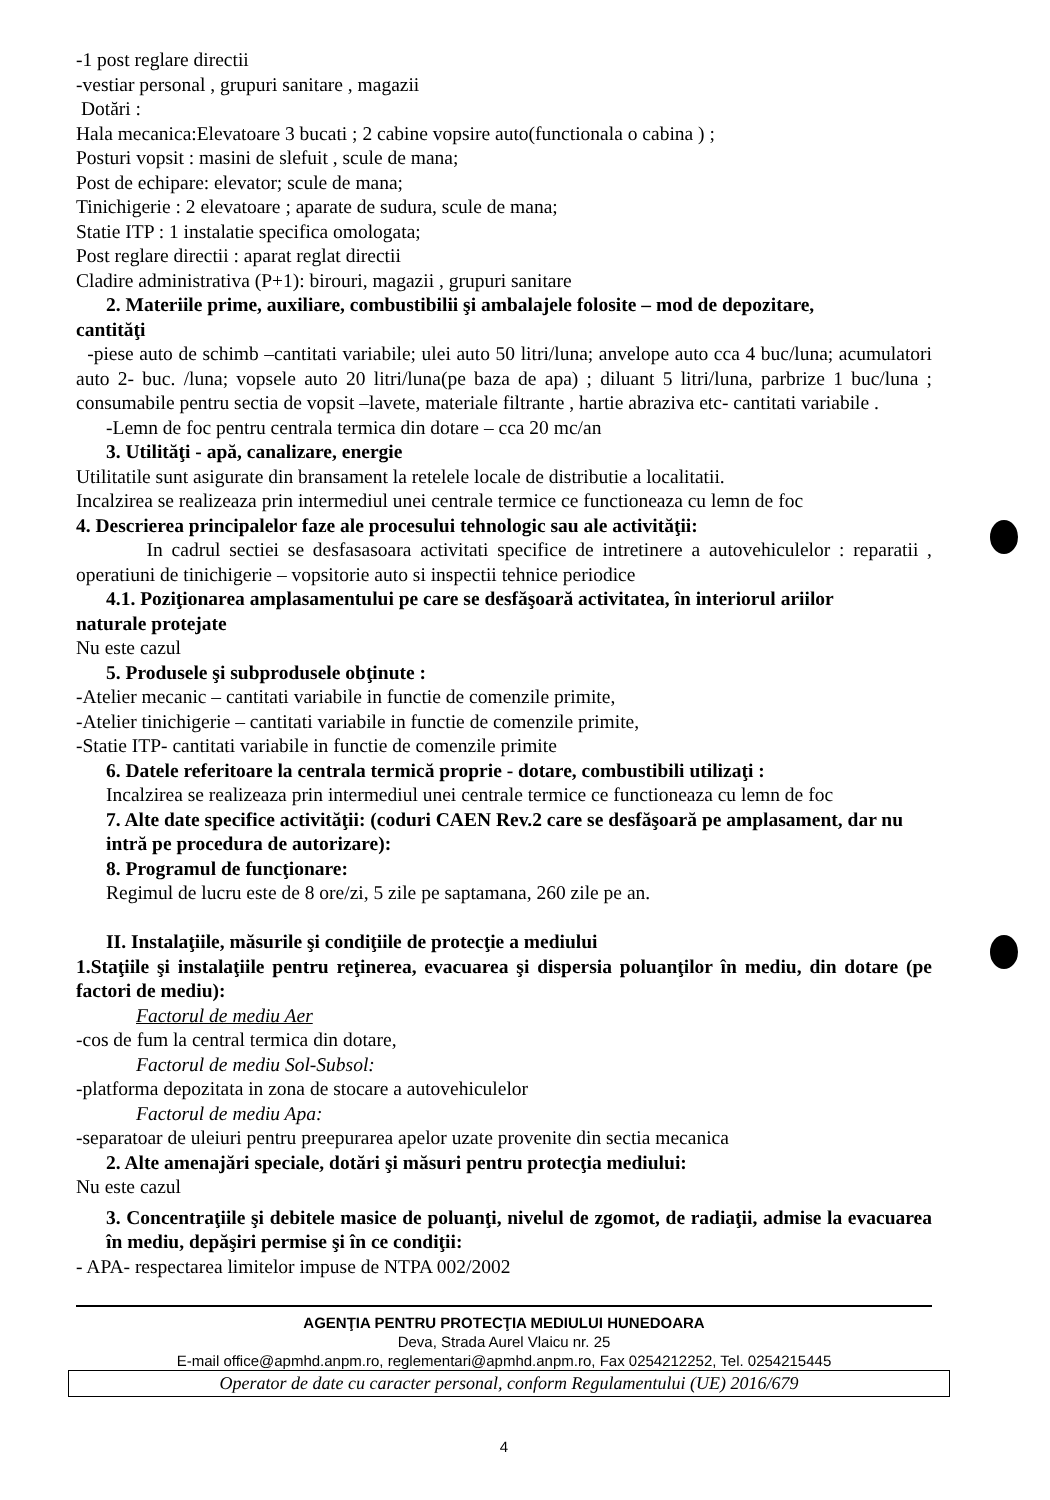-1 post reglare directii
-vestiar personal , grupuri sanitare , magazii
Dotări :
Hala mecanica:Elevatoare 3 bucati ; 2 cabine vopsire auto(functionala o cabina ) ;
Posturi vopsit : masini de slefuit , scule de mana;
Post de echipare: elevator; scule de mana;
Tinichigerie : 2 elevatoare ; aparate de sudura, scule de mana;
Statie ITP : 1 instalatie specifica omologata;
Post reglare directii : aparat reglat directii
Cladire administrativa (P+1): birouri, magazii , grupuri sanitare
2. Materiile prime, auxiliare, combustibilii şi ambalajele folosite – mod de depozitare,
cantităţi
-piese auto de schimb –cantitati variabile; ulei auto 50 litri/luna; anvelope auto cca 4 buc/luna; acumulatori auto 2- buc. /luna; vopsele auto 20 litri/luna(pe baza de apa) ; diluant 5 litri/luna, parbrize 1 buc/luna ; consumabile pentru sectia de vopsit –lavete, materiale filtrante , hartie abraziva etc- cantitati variabile .
-Lemn de foc pentru centrala termica din dotare – cca 20 mc/an
3. Utilităţi - apă, canalizare, energie
Utilitatile sunt asigurate din bransament la retelele locale de distributie a localitatii.
Incalzirea se realizeaza prin intermediul unei centrale termice ce functioneaza cu lemn de foc
4. Descrierea principalelor faze ale procesului tehnologic sau ale activităţii:
In cadrul sectiei se desfasasoara activitati specifice de intretinere a autovehiculelor : reparatii , operatiuni de tinichigerie – vopsitorie auto si inspectii tehnice periodice
4.1. Poziţionarea amplasamentului pe care se desfăşoară activitatea, în interiorul ariilor
naturale protejate
Nu este cazul
5. Produsele şi subprodusele obţinute :
-Atelier mecanic – cantitati variabile in functie de comenzile primite,
-Atelier tinichigerie – cantitati variabile in functie de comenzile primite,
-Statie ITP- cantitati variabile in functie de comenzile primite
6. Datele referitoare la centrala termică proprie - dotare, combustibili utilizaţi :
Incalzirea se realizeaza prin intermediul unei centrale termice ce functioneaza cu lemn de foc
7. Alte date specifice activităţii: (coduri CAEN Rev.2 care se desfăşoară pe amplasament, dar nu intră pe procedura de autorizare):
8. Programul de funcţionare:
Regimul de lucru este de 8 ore/zi, 5 zile pe saptamana, 260 zile pe an.
II. Instalaţiile, măsurile şi condiţiile de protecţie a mediului
1.Staţiile şi instalaţiile pentru reţinerea, evacuarea şi dispersia poluanţilor în mediu, din dotare (pe factori de mediu):
Factorul de mediu Aer
-cos de fum la central termica din dotare,
Factorul de mediu Sol-Subsol:
-platforma depozitata in zona de stocare a autovehiculelor
Factorul de mediu Apa:
-separatoar de uleiuri pentru preepurarea apelor uzate provenite din sectia mecanica
2. Alte amenajări speciale, dotări şi măsuri pentru protecţia mediului:
Nu este cazul
3. Concentraţiile şi debitele masice de poluanţi, nivelul de zgomot, de radiaţii, admise la evacuarea în mediu, depăşiri permise şi în ce condiţii:
- APA- respectarea limitelor impuse de NTPA 002/2002
AGENŢIA PENTRU PROTECŢIA MEDIULUI HUNEDOARA
Deva, Strada Aurel Vlaicu nr. 25
E-mail office@apmhd.anpm.ro, reglementari@apmhd.anpm.ro, Fax 0254212252, Tel. 0254215445
Operator de date cu caracter personal, conform Regulamentului (UE) 2016/679
4